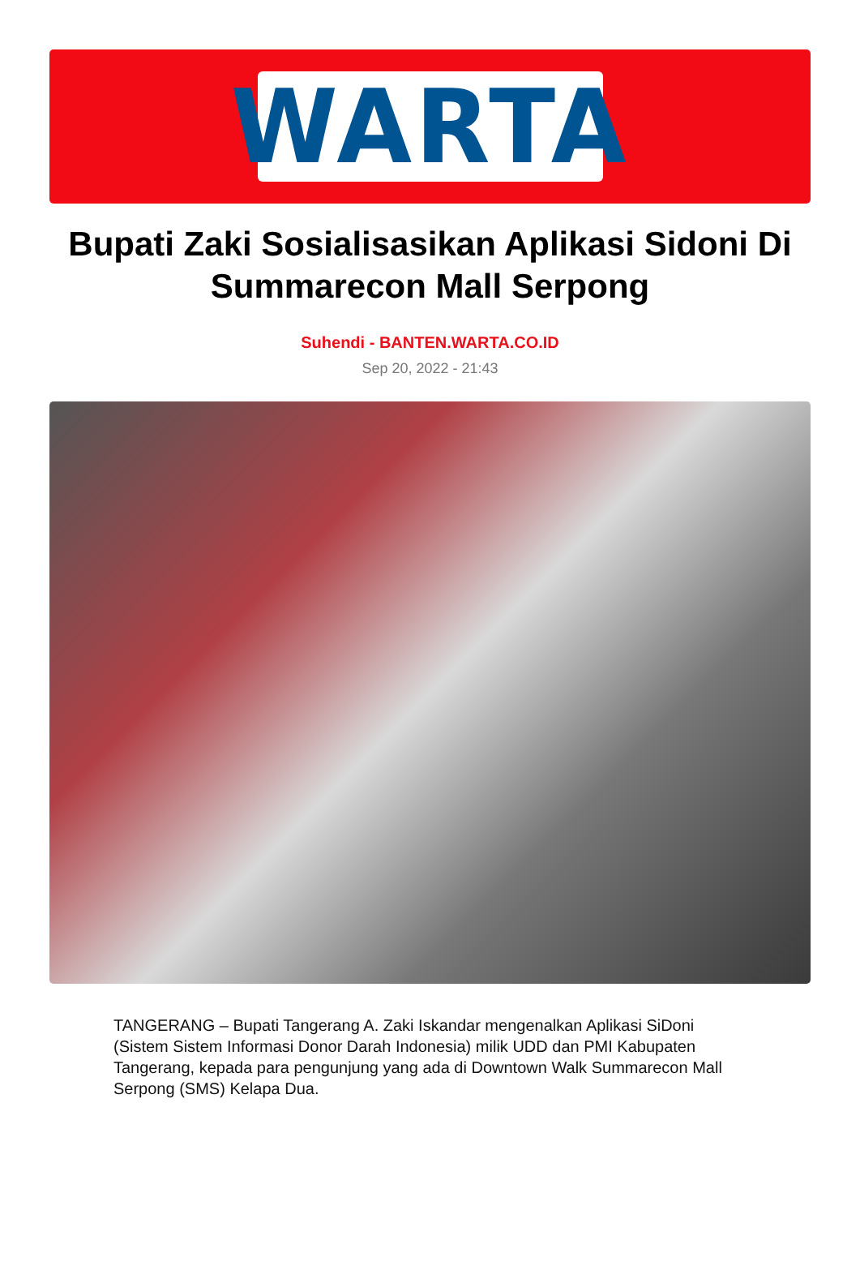WARTA
Bupati Zaki Sosialisasikan Aplikasi Sidoni Di Summarecon Mall Serpong
Suhendi - BANTEN.WARTA.CO.ID
Sep 20, 2022 - 21:43
TANGERANG – Bupati Tangerang A. Zaki Iskandar mengenalkan Aplikasi SiDoni (Sistem Sistem Informasi Donor Darah Indonesia) milik UDD dan PMI Kabupaten Tangerang, kepada para pengunjung yang ada di Downtown Walk Summarecon Mall Serpong (SMS) Kelapa Dua.